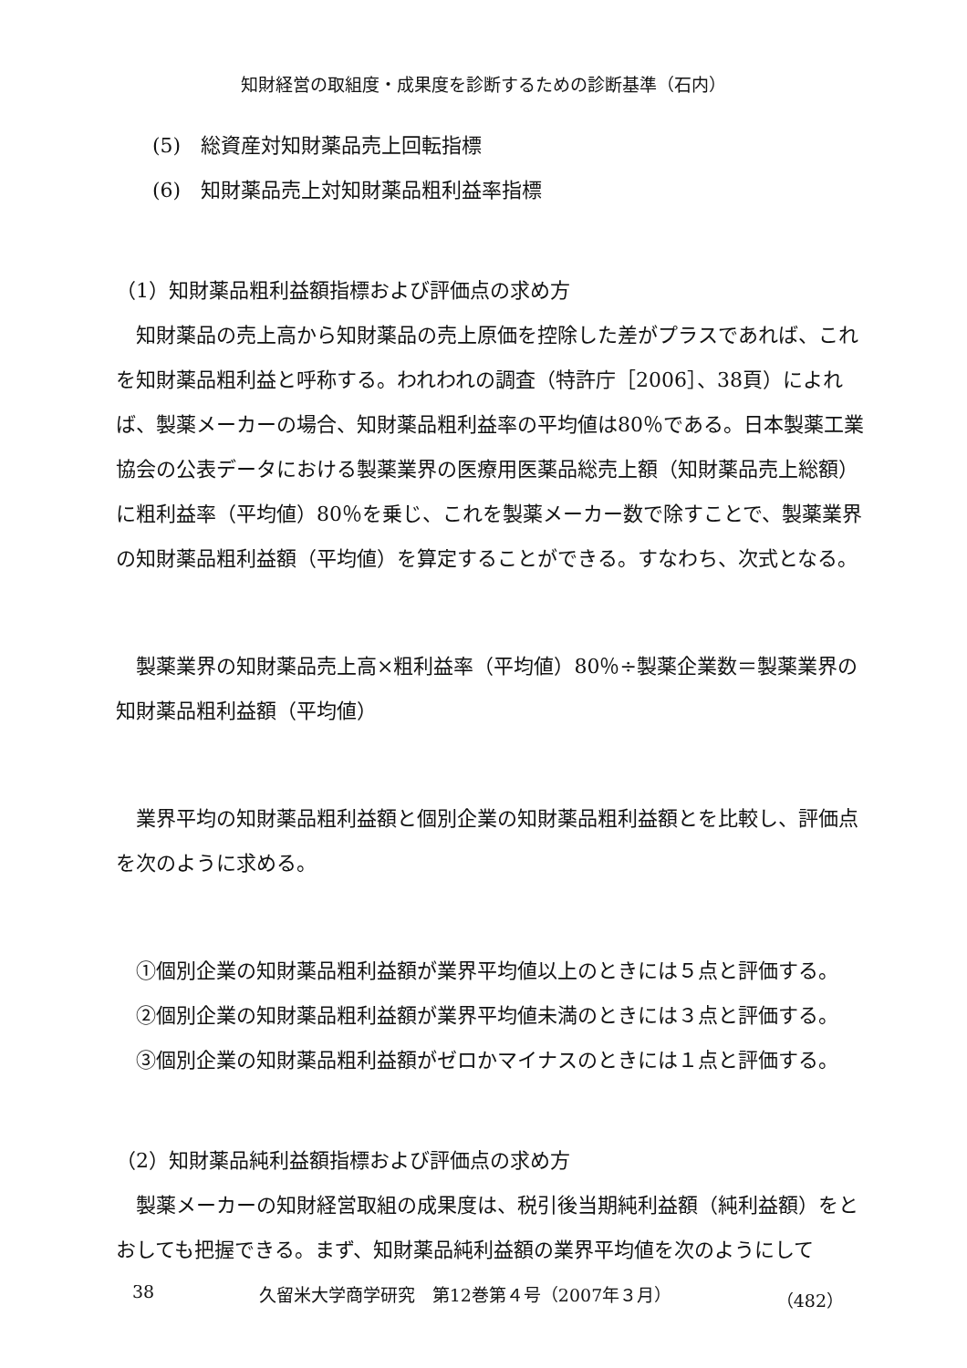知財経営の取組度・成果度を診断するための診断基準（石内）
(5)　総資産対知財薬品売上回転指標
(6)　知財薬品売上対知財薬品粗利益率指標
（1）知財薬品粗利益額指標および評価点の求め方
知財薬品の売上高から知財薬品の売上原価を控除した差がプラスであれば、これを知財薬品粗利益と呼称する。われわれの調査（特許庁［2006］、38頁）によれば、製薬メーカーの場合、知財薬品粗利益率の平均値は80％である。日本製薬工業協会の公表データにおける製薬業界の医療用医薬品総売上額（知財薬品売上総額）に粗利益率（平均値）80％を乗じ、これを製薬メーカー数で除すことで、製薬業界の知財薬品粗利益額（平均値）を算定することができる。すなわち、次式となる。
製薬業界の知財薬品売上高×粗利益率（平均値）80％÷製薬企業数＝製薬業界の知財薬品粗利益額（平均値）
業界平均の知財薬品粗利益額と個別企業の知財薬品粗利益額とを比較し、評価点を次のように求める。
①個別企業の知財薬品粗利益額が業界平均値以上のときには５点と評価する。
②個別企業の知財薬品粗利益額が業界平均値未満のときには３点と評価する。
③個別企業の知財薬品粗利益額がゼロかマイナスのときには１点と評価する。
（2）知財薬品純利益額指標および評価点の求め方
製薬メーカーの知財経営取組の成果度は、税引後当期純利益額（純利益額）をとおしても把握できる。まず、知財薬品純利益額の業界平均値を次のようにして
38 久留米大学商学研究　第12巻第４号（2007年３月） （482）